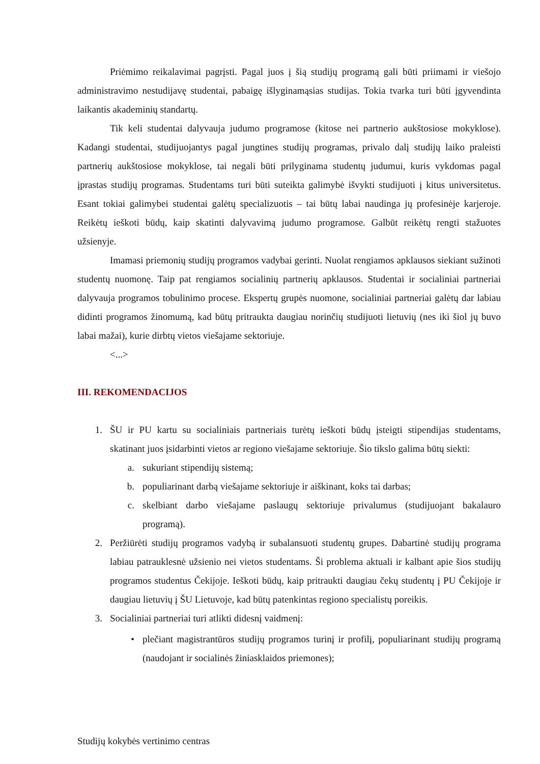Priėmimo reikalavimai pagrįsti. Pagal juos į šią studijų programą gali būti priimami ir viešojo administravimo nestudijavę studentai, pabaigę išlyginamąsias studijas. Tokia tvarka turi būti įgyvendinta laikantis akademinių standartų.
Tik keli studentai dalyvauja judumo programose (kitose nei partnerio aukštosiose mokyklose). Kadangi studentai, studijuojantys pagal jungtines studijų programas, privalo dalį studijų laiko praleisti partnerių aukštosiose mokyklose, tai negali būti prilyginama studentų judumui, kuris vykdomas pagal įprastas studijų programas. Studentams turi būti suteikta galimybė išvykti studijuoti į kitus universitetus. Esant tokiai galimybei studentai galėtų specializuotis – tai būtų labai naudinga jų profesinėje karjeroje. Reikėtų ieškoti būdų, kaip skatinti dalyvavimą judumo programose. Galbūt reikėtų rengti stažuotes užsienyje.
Imamasi priemonių studijų programos vadybai gerinti. Nuolat rengiamos apklausos siekiant sužinoti studentų nuomonę. Taip pat rengiamos socialinių partnerių apklausos. Studentai ir socialiniai partneriai dalyvauja programos tobulinimo procese. Ekspertų grupės nuomone, socialiniai partneriai galėtų dar labiau didinti programos žinomumą, kad būtų pritraukta daugiau norinčių studijuoti lietuvių (nes iki šiol jų buvo labai mažai), kurie dirbtų vietos viešajame sektoriuje.
<...>
III. REKOMENDACIJOS
1. ŠU ir PU kartu su socialiniais partneriais turėtų ieškoti būdų įsteigti stipendijas studentams, skatinant juos įsidarbinti vietos ar regiono viešajame sektoriuje. Šio tikslo galima būtų siekti:
a. sukuriant stipendijų sistemą;
b. populiarinant darbą viešajame sektoriuje ir aiškinant, koks tai darbas;
c. skelbiant darbo viešajame paslaugų sektoriuje privalumus (studijuojant bakalauro programą).
2. Peržiūrėti studijų programos vadybą ir subalansuoti studentų grupes. Dabartinė studijų programa labiau patrauklesnė užsienio nei vietos studentams. Ši problema aktuali ir kalbant apie šios studijų programos studentus Čekijoje. Ieškoti būdų, kaip pritraukti daugiau čekų studentų į PU Čekijoje ir daugiau lietuvių į ŠU Lietuvoje, kad būtų patenkintas regiono specialistų poreikis.
3. Socialiniai partneriai turi atlikti didesnį vaidmenį:
• plečiant magistrantūros studijų programos turinį ir profilį, populiarinant studijų programą (naudojant ir socialinės žiniasklaidos priemones);
Studijų kokybės vertinimo centras